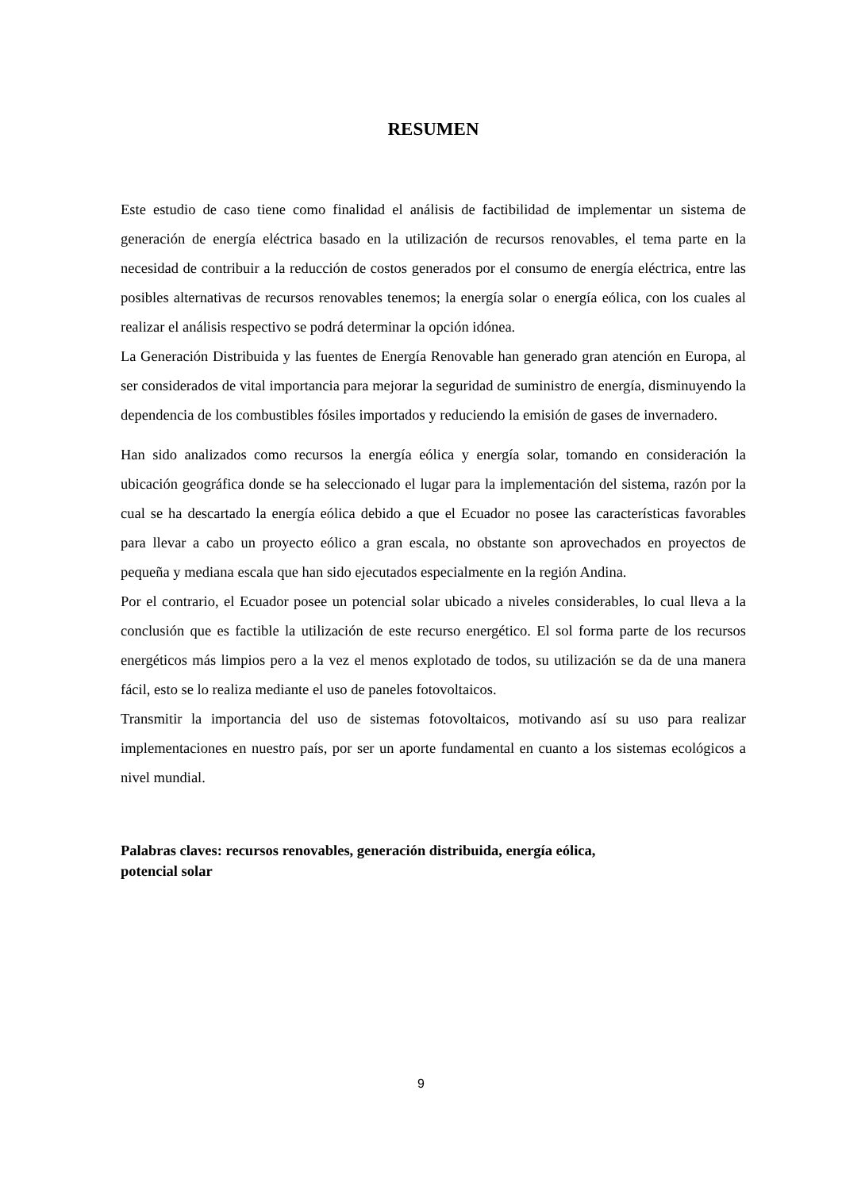RESUMEN
Este estudio de caso tiene como finalidad el análisis de factibilidad de implementar un sistema de generación de energía eléctrica basado en la utilización de recursos renovables, el tema parte en la necesidad de contribuir a la reducción de costos generados por el consumo de energía eléctrica, entre las posibles alternativas de recursos renovables tenemos; la energía solar o energía eólica, con los cuales al realizar el análisis respectivo se podrá determinar la opción idónea.
La Generación Distribuida y las fuentes de Energía Renovable han generado gran atención en Europa, al ser considerados de vital importancia para mejorar la seguridad de suministro de energía, disminuyendo la dependencia de los combustibles fósiles importados y reduciendo la emisión de gases de invernadero.
Han sido analizados como recursos la energía eólica y energía solar, tomando en consideración la ubicación geográfica donde se ha seleccionado el lugar para la implementación del sistema, razón por la cual se ha descartado la energía eólica debido a que el Ecuador no posee las características favorables para llevar a cabo un proyecto eólico a gran escala, no obstante son aprovechados en proyectos de pequeña y mediana escala que han sido ejecutados especialmente en la región Andina.
Por el contrario, el Ecuador posee un potencial solar ubicado a niveles considerables, lo cual lleva a la conclusión que es factible la utilización de este recurso energético. El sol forma parte de los recursos energéticos más limpios pero a la vez el menos explotado de todos, su utilización se da de una manera fácil, esto se lo realiza mediante el uso de paneles fotovoltaicos.
Transmitir la importancia del uso de sistemas fotovoltaicos, motivando así su uso para realizar implementaciones en nuestro país, por ser un aporte fundamental en cuanto a los sistemas ecológicos a nivel mundial.
Palabras claves: recursos renovables, generación distribuida, energía eólica,
potencial solar
9